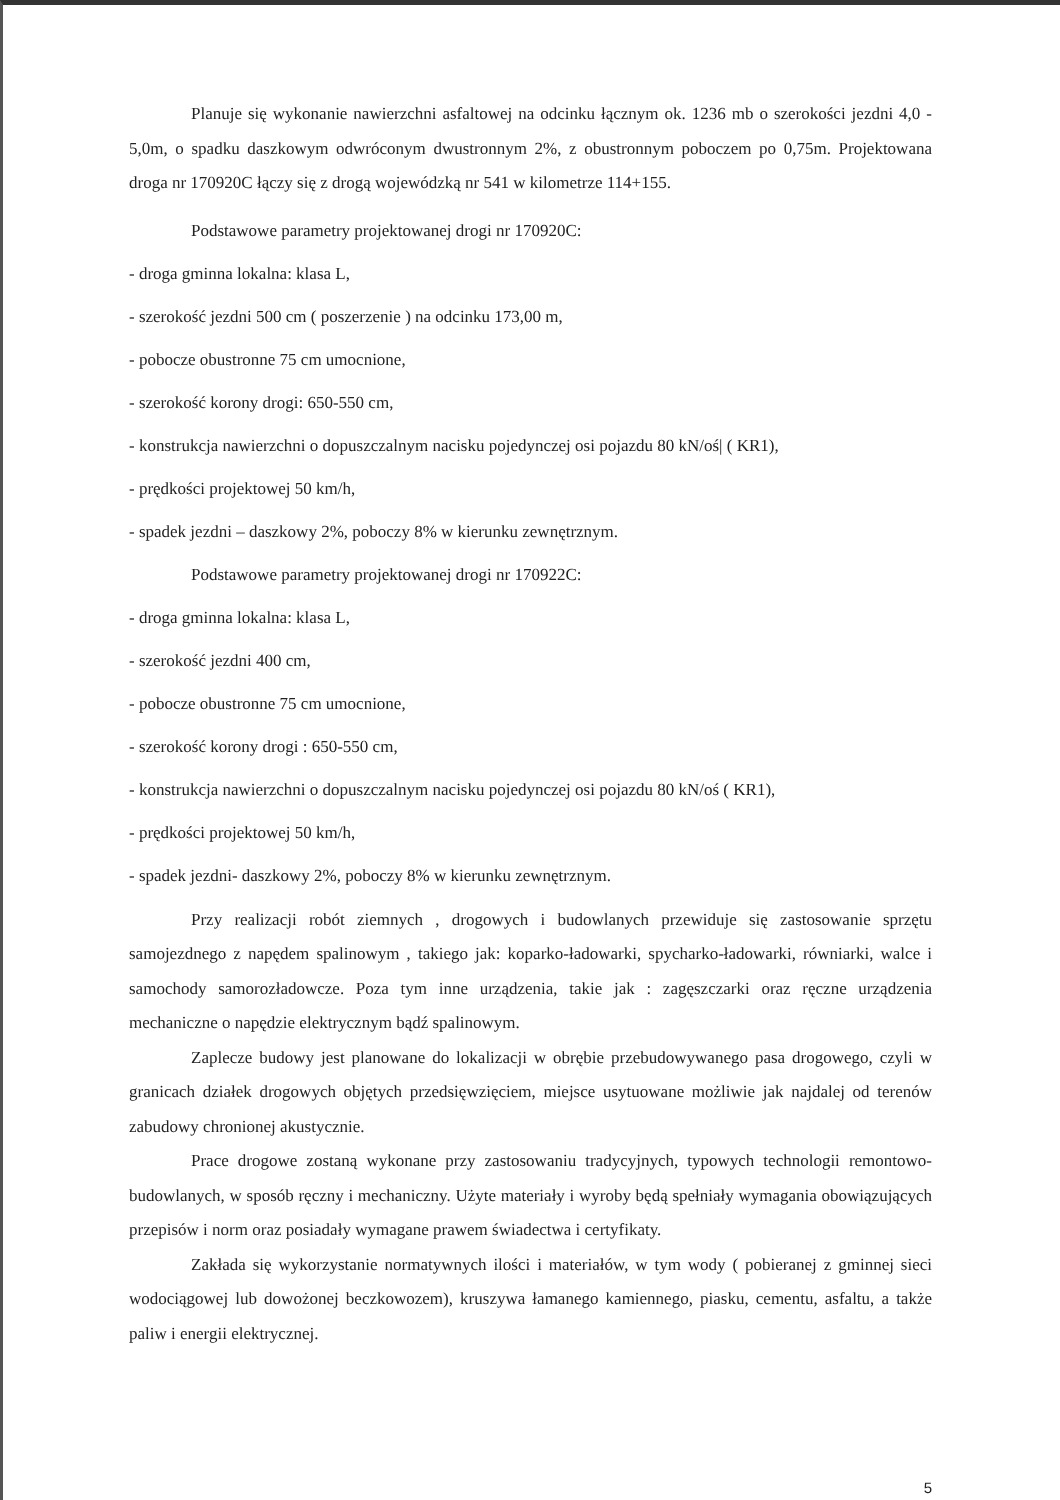Planuje się wykonanie nawierzchni asfaltowej na odcinku łącznym ok. 1236 mb o szerokości jezdni 4,0 - 5,0m, o spadku daszkowym odwróconym dwustronnym 2%, z obustronnym poboczem po 0,75m. Projektowana droga nr 170920C łączy się z drogą wojewódzką nr 541 w kilometrze 114+155.
Podstawowe parametry projektowanej drogi nr 170920C:
- droga gminna lokalna: klasa L,
- szerokość jezdni 500 cm ( poszerzenie ) na odcinku 173,00 m,
- pobocze obustronne 75 cm umocnione,
- szerokość korony drogi: 650-550 cm,
- konstrukcja nawierzchni o dopuszczalnym nacisku pojedynczej osi pojazdu 80 kN/oś| ( KR1),
- prędkości projektowej 50 km/h,
- spadek jezdni – daszkowy 2%, poboczy 8% w kierunku zewnętrznym.
Podstawowe parametry projektowanej drogi nr 170922C:
- droga gminna lokalna: klasa L,
- szerokość jezdni 400 cm,
- pobocze obustronne 75 cm umocnione,
- szerokość korony drogi : 650-550 cm,
- konstrukcja nawierzchni o dopuszczalnym nacisku pojedynczej osi pojazdu 80 kN/oś ( KR1),
- prędkości projektowej 50 km/h,
- spadek jezdni- daszkowy 2%, poboczy 8% w kierunku zewnętrznym.
Przy realizacji robót ziemnych , drogowych i budowlanych przewiduje się zastosowanie sprzętu samojezdnego z napędem spalinowym , takiego jak: koparko-ładowarki, spycharko-ładowarki, równiarki, walce i samochody samorozładowcze. Poza tym inne urządzenia, takie jak : zagęszczarki oraz ręczne urządzenia mechaniczne o napędzie elektrycznym bądź spalinowym.
Zaplecze budowy jest planowane do lokalizacji w obrębie przebudowywanego pasa drogowego, czyli w granicach działek drogowych objętych przedsięwzięciem, miejsce usytuowane możliwie jak najdalej od terenów zabudowy chronionej akustycznie.
Prace drogowe zostaną wykonane przy zastosowaniu tradycyjnych, typowych technologii remontowo- budowlanych, w sposób ręczny i mechaniczny. Użyte materiały i wyroby będą spełniały wymagania obowiązujących przepisów i norm oraz posiadały wymagane prawem świadectwa i certyfikaty.
Zakłada się wykorzystanie normatywnych ilości i materiałów, w tym wody ( pobieranej z gminnej sieci wodociągowej lub dowożonej beczkowozem), kruszywa łamanego kamiennego, piasku, cementu, asfaltu, a także paliw i energii elektrycznej.
5